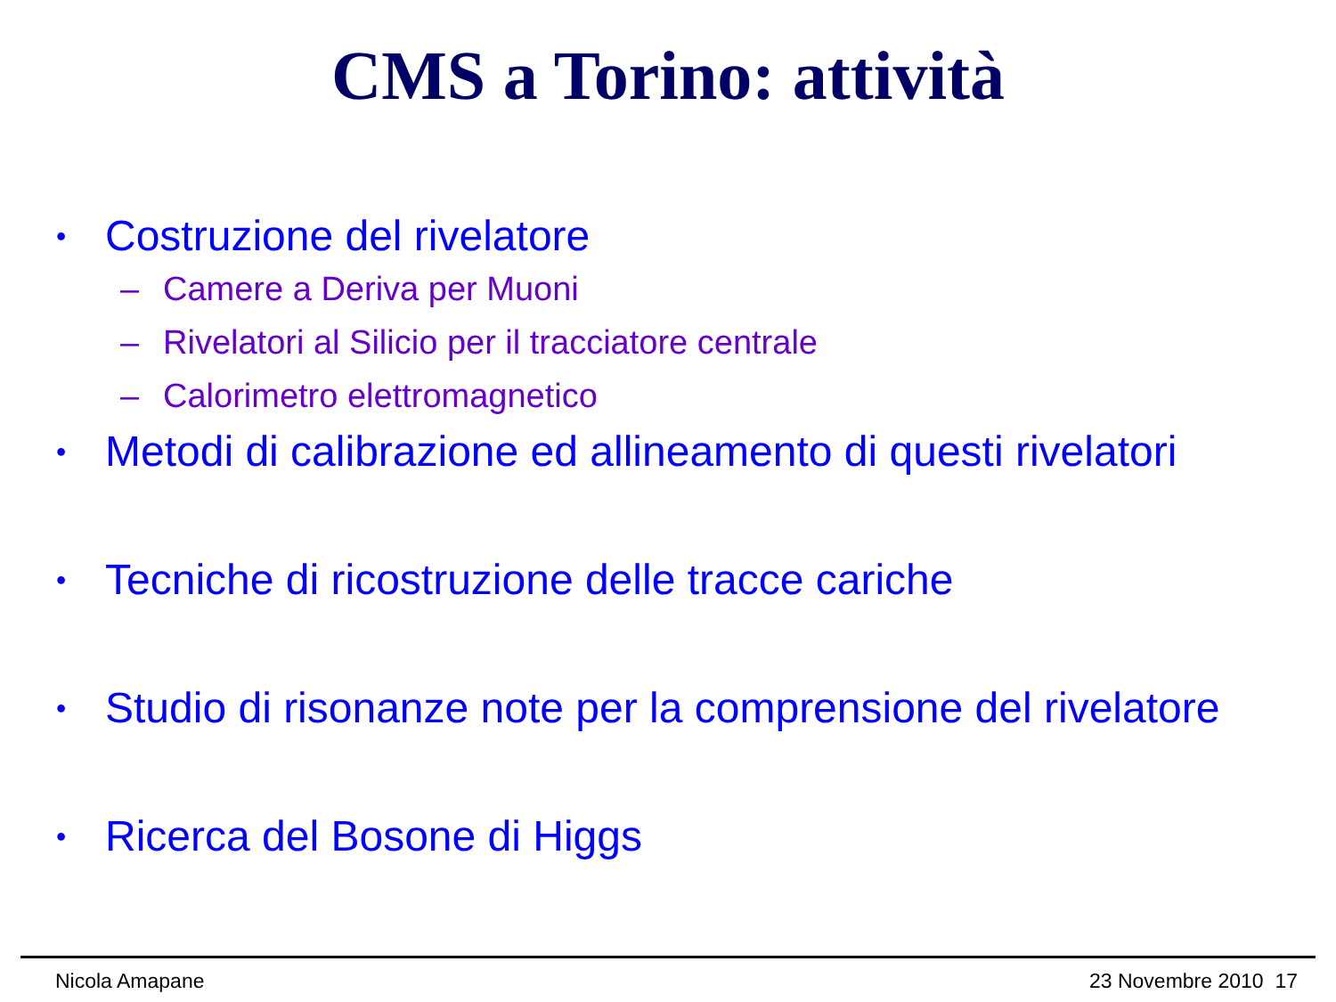CMS a Torino: attività
• Costruzione del rivelatore
– Camere a Deriva per Muoni
– Rivelatori al Silicio per il tracciatore centrale
– Calorimetro elettromagnetico
• Metodi di calibrazione ed allineamento di questi rivelatori
• Tecniche di ricostruzione delle tracce cariche
• Studio di risonanze note per la comprensione del rivelatore
• Ricerca del Bosone di Higgs
Nicola Amapane 23 Novembre 2010 17